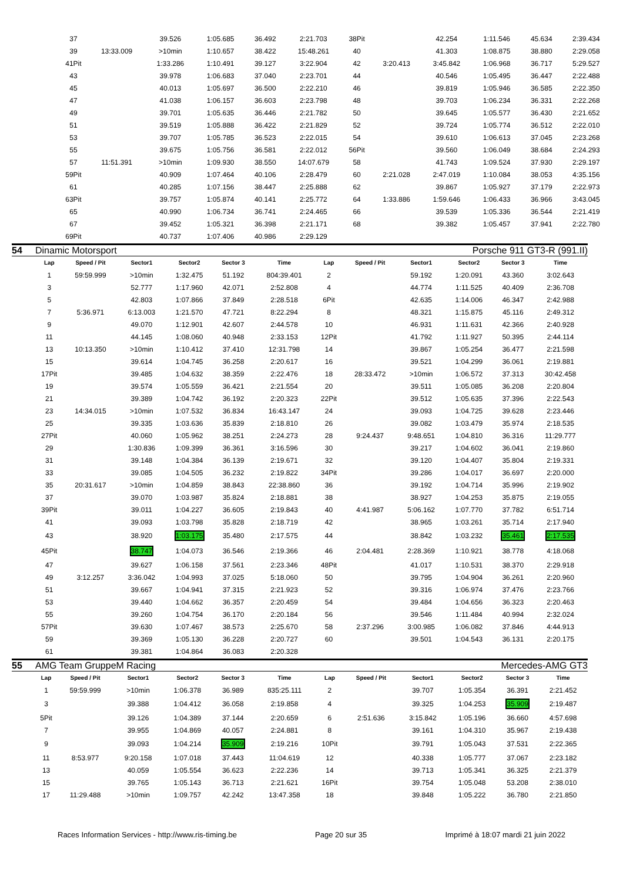| 37 | | 39.526 | 1:05.685 | 36.492 | 2:21.703 | 38Pit | | 42.254 | 1:11.546 | 45.634 | 2:39.434 |
| 39 | 13:33.009 | >10min | 1:10.657 | 38.422 | 15:48.261 | 40 | | 41.303 | 1:08.875 | 38.880 | 2:29.058 |
| 41Pit | | 1:33.286 | 1:10.491 | 39.127 | 3:22.904 | 42 | 3:20.413 | 3:45.842 | 1:06.968 | 36.717 | 5:29.527 |
| 43 | | 39.978 | 1:06.683 | 37.040 | 2:23.701 | 44 | | 40.546 | 1:05.495 | 36.447 | 2:22.488 |
| 45 | | 40.013 | 1:05.697 | 36.500 | 2:22.210 | 46 | | 39.819 | 1:05.946 | 36.585 | 2:22.350 |
| 47 | | 41.038 | 1:06.157 | 36.603 | 2:23.798 | 48 | | 39.703 | 1:06.234 | 36.331 | 2:22.268 |
| 49 | | 39.701 | 1:05.635 | 36.446 | 2:21.782 | 50 | | 39.645 | 1:05.577 | 36.430 | 2:21.652 |
| 51 | | 39.519 | 1:05.888 | 36.422 | 2:21.829 | 52 | | 39.724 | 1:05.774 | 36.512 | 2:22.010 |
| 53 | | 39.707 | 1:05.785 | 36.523 | 2:22.015 | 54 | | 39.610 | 1:06.613 | 37.045 | 2:23.268 |
| 55 | | 39.675 | 1:05.756 | 36.581 | 2:22.012 | 56Pit | | 39.560 | 1:06.049 | 38.684 | 2:24.293 |
| 57 | 11:51.391 | >10min | 1:09.930 | 38.550 | 14:07.679 | 58 | | 41.743 | 1:09.524 | 37.930 | 2:29.197 |
| 59Pit | | 40.909 | 1:07.464 | 40.106 | 2:28.479 | 60 | 2:21.028 | 2:47.019 | 1:10.084 | 38.053 | 4:35.156 |
| 61 | | 40.285 | 1:07.156 | 38.447 | 2:25.888 | 62 | | 39.867 | 1:05.927 | 37.179 | 2:22.973 |
| 63Pit | | 39.757 | 1:05.874 | 40.141 | 2:25.772 | 64 | 1:33.886 | 1:59.646 | 1:06.433 | 36.966 | 3:43.045 |
| 65 | | 40.990 | 1:06.734 | 36.741 | 2:24.465 | 66 | | 39.539 | 1:05.336 | 36.544 | 2:21.419 |
| 67 | | 39.452 | 1:05.321 | 36.398 | 2:21.171 | 68 | | 39.382 | 1:05.457 | 37.941 | 2:22.780 |
| 69Pit | | 40.737 | 1:07.406 | 40.986 | 2:29.129 | | | | | | |
54 Dinamic Motorsport Porsche 911 GT3-R (991.II)
| Lap | Speed / Pit | Sector1 | Sector2 | Sector 3 | Time | Lap | Speed / Pit | Sector1 | Sector2 | Sector 3 | Time |
| --- | --- | --- | --- | --- | --- | --- | --- | --- | --- | --- | --- |
| 1 | 59:59.999 | >10min | 1:32.475 | 51.192 | 804:39.401 | 2 | | 59.192 | 1:20.091 | 43.360 | 3:02.643 |
| 3 | | 52.777 | 1:17.960 | 42.071 | 2:52.808 | 4 | | 44.774 | 1:11.525 | 40.409 | 2:36.708 |
| 5 | | 42.803 | 1:07.866 | 37.849 | 2:28.518 | 6Pit | | 42.635 | 1:14.006 | 46.347 | 2:42.988 |
| 7 | 5:36.971 | 6:13.003 | 1:21.570 | 47.721 | 8:22.294 | 8 | | 48.321 | 1:15.875 | 45.116 | 2:49.312 |
| 9 | | 49.070 | 1:12.901 | 42.607 | 2:44.578 | 10 | | 46.931 | 1:11.631 | 42.366 | 2:40.928 |
| 11 | | 44.145 | 1:08.060 | 40.948 | 2:33.153 | 12Pit | | 41.792 | 1:11.927 | 50.395 | 2:44.114 |
| 13 | 10:13.350 | >10min | 1:10.412 | 37.410 | 12:31.798 | 14 | | 39.867 | 1:05.254 | 36.477 | 2:21.598 |
| 15 | | 39.614 | 1:04.745 | 36.258 | 2:20.617 | 16 | | 39.521 | 1:04.299 | 36.061 | 2:19.881 |
| 17Pit | | 39.485 | 1:04.632 | 38.359 | 2:22.476 | 18 | 28:33.472 | >10min | 1:06.572 | 37.313 | 30:42.458 |
| 19 | | 39.574 | 1:05.559 | 36.421 | 2:21.554 | 20 | | 39.511 | 1:05.085 | 36.208 | 2:20.804 |
| 21 | | 39.389 | 1:04.742 | 36.192 | 2:20.323 | 22Pit | | 39.512 | 1:05.635 | 37.396 | 2:22.543 |
| 23 | 14:34.015 | >10min | 1:07.532 | 36.834 | 16:43.147 | 24 | | 39.093 | 1:04.725 | 39.628 | 2:23.446 |
| 25 | | 39.335 | 1:03.636 | 35.839 | 2:18.810 | 26 | | 39.082 | 1:03.479 | 35.974 | 2:18.535 |
| 27Pit | | 40.060 | 1:05.962 | 38.251 | 2:24.273 | 28 | 9:24.437 | 9:48.651 | 1:04.810 | 36.316 | 11:29.777 |
| 29 | | 1:30.836 | 1:09.399 | 36.361 | 3:16.596 | 30 | | 39.217 | 1:04.602 | 36.041 | 2:19.860 |
| 31 | | 39.148 | 1:04.384 | 36.139 | 2:19.671 | 32 | | 39.120 | 1:04.407 | 35.804 | 2:19.331 |
| 33 | | 39.085 | 1:04.505 | 36.232 | 2:19.822 | 34Pit | | 39.286 | 1:04.017 | 36.697 | 2:20.000 |
| 35 | 20:31.617 | >10min | 1:04.859 | 38.843 | 22:38.860 | 36 | | 39.192 | 1:04.714 | 35.996 | 2:19.902 |
| 37 | | 39.070 | 1:03.987 | 35.824 | 2:18.881 | 38 | | 38.927 | 1:04.253 | 35.875 | 2:19.055 |
| 39Pit | | 39.011 | 1:04.227 | 36.605 | 2:19.843 | 40 | 4:41.987 | 5:06.162 | 1:07.770 | 37.782 | 6:51.714 |
| 41 | | 39.093 | 1:03.798 | 35.828 | 2:18.719 | 42 | | 38.965 | 1:03.261 | 35.714 | 2:17.940 |
| 43 | | 38.920 | 1:03.175 | 35.480 | 2:17.575 | 44 | | 38.842 | 1:03.232 | 35.461 | 2:17.535 |
| 45Pit | | 38.747 | 1:04.073 | 36.546 | 2:19.366 | 46 | 2:04.481 | 2:28.369 | 1:10.921 | 38.778 | 4:18.068 |
| 47 | | 39.627 | 1:06.158 | 37.561 | 2:23.346 | 48Pit | | 41.017 | 1:10.531 | 38.370 | 2:29.918 |
| 49 | 3:12.257 | 3:36.042 | 1:04.993 | 37.025 | 5:18.060 | 50 | | 39.795 | 1:04.904 | 36.261 | 2:20.960 |
| 51 | | 39.667 | 1:04.941 | 37.315 | 2:21.923 | 52 | | 39.316 | 1:06.974 | 37.476 | 2:23.766 |
| 53 | | 39.440 | 1:04.662 | 36.357 | 2:20.459 | 54 | | 39.484 | 1:04.656 | 36.323 | 2:20.463 |
| 55 | | 39.260 | 1:04.754 | 36.170 | 2:20.184 | 56 | | 39.546 | 1:11.484 | 40.994 | 2:32.024 |
| 57Pit | | 39.630 | 1:07.467 | 38.573 | 2:25.670 | 58 | 2:37.296 | 3:00.985 | 1:06.082 | 37.846 | 4:44.913 |
| 59 | | 39.369 | 1:05.130 | 36.228 | 2:20.727 | 60 | | 39.501 | 1:04.543 | 36.131 | 2:20.175 |
| 61 | | 39.381 | 1:04.864 | 36.083 | 2:20.328 | | | | | | |
55 AMG Team GruppeM Racing Mercedes-AMG GT3
| Lap | Speed / Pit | Sector1 | Sector2 | Sector 3 | Time | Lap | Speed / Pit | Sector1 | Sector2 | Sector 3 | Time |
| --- | --- | --- | --- | --- | --- | --- | --- | --- | --- | --- | --- |
| 1 | 59:59.999 | >10min | 1:06.378 | 36.989 | 835:25.111 | 2 | | 39.707 | 1:05.354 | 36.391 | 2:21.452 |
| 3 | | 39.388 | 1:04.412 | 36.058 | 2:19.858 | 4 | | 39.325 | 1:04.253 | 35.909 | 2:19.487 |
| 5Pit | | 39.126 | 1:04.389 | 37.144 | 2:20.659 | 6 | 2:51.636 | 3:15.842 | 1:05.196 | 36.660 | 4:57.698 |
| 7 | | 39.955 | 1:04.869 | 40.057 | 2:24.881 | 8 | | 39.161 | 1:04.310 | 35.967 | 2:19.438 |
| 9 | | 39.093 | 1:04.214 | 35.909 | 2:19.216 | 10Pit | | 39.791 | 1:05.043 | 37.531 | 2:22.365 |
| 11 | 8:53.977 | 9:20.158 | 1:07.018 | 37.443 | 11:04.619 | 12 | | 40.338 | 1:05.777 | 37.067 | 2:23.182 |
| 13 | | 40.059 | 1:05.554 | 36.623 | 2:22.236 | 14 | | 39.713 | 1:05.341 | 36.325 | 2:21.379 |
| 15 | | 39.765 | 1:05.143 | 36.713 | 2:21.621 | 16Pit | | 39.754 | 1:05.048 | 53.208 | 2:38.010 |
| 17 | 11:29.488 | >10min | 1:09.757 | 42.242 | 13:47.358 | 18 | | 39.848 | 1:05.222 | 36.780 | 2:21.850 |
Races Information Services - http://www.ris-timing.be Page 20 sur 35 Imprimé à 18:07 mardi 21 juin 2022